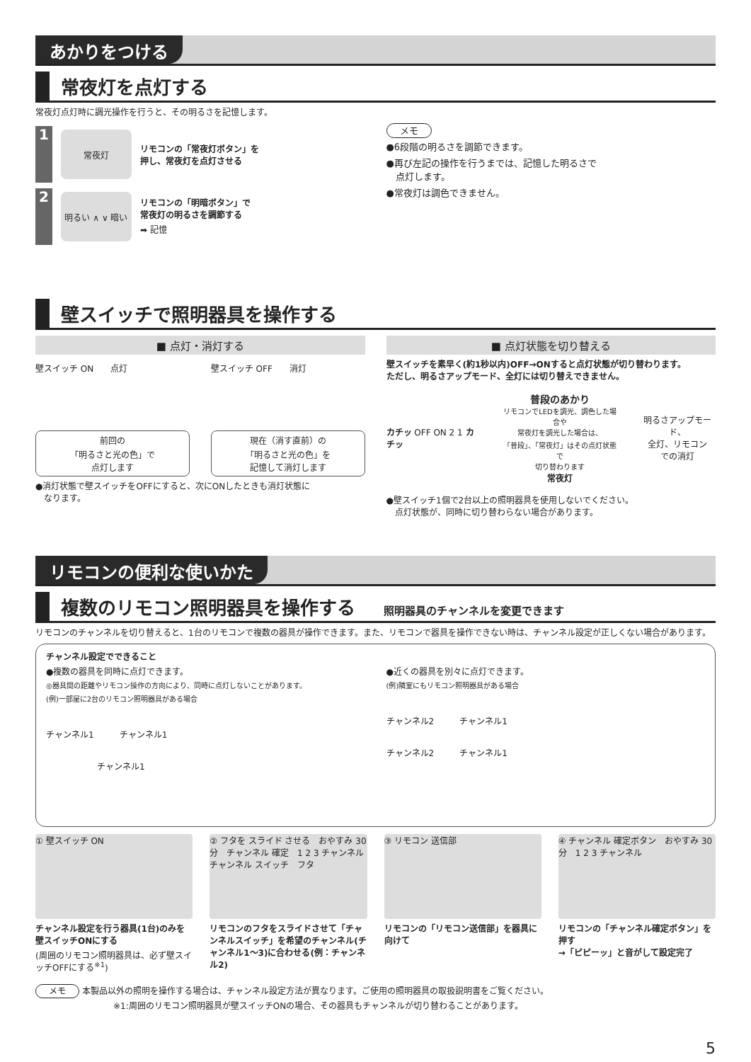あかりをつける
常夜灯を点灯する
常夜灯点灯時に調光操作を行うと、その明るさを記憶します。
1
常夜灯
リモコンの「常夜灯ボタン」を
押し、常夜灯を点灯させる
2
明るい ∧ ∨ 暗い
リモコンの「明暗ボタン」で
常夜灯の明るさを調節する
➡ 記憶
メモ
●6段階の明るさを調節できます。
●再び左記の操作を行うまでは、記憶した明るさで
　点灯します。
●常夜灯は調色できません。
壁スイッチで照明器具を操作する
■ 点灯・消灯する
壁スイッチ ON　　点灯 壁スイッチ OFF　　消灯
前回の
「明るさと光の色」で
点灯します
現在（消す直前）の
「明るさと光の色」を
記憶して消灯します
●消灯状態で壁スイッチをOFFにすると、次にONしたときも消灯状態に
　なります。
■ 点灯状態を切り替える
壁スイッチを素早く(約1秒以内)OFF→ONすると点灯状態が切り替わります。
ただし、明るさアップモード、全灯には切り替えできません。
カチッ OFF ON 2 1 カチッ
普段のあかり
リモコンでLEDを調光、調色した場合や
常夜灯を調光した場合は、
「普段」、「常夜灯」はその点灯状態で
切り替わります
常夜灯
明るさアップモード、
全灯、リモコン
での消灯
●壁スイッチ1個で2台以上の照明器具を使用しないでください。
　点灯状態が、同時に切り替わらない場合があります。
リモコンの便利な使いかた
複数のリモコン照明器具を操作する 照明器具のチャンネルを変更できます
リモコンのチャンネルを切り替えると、1台のリモコンで複数の器具が操作できます。また、リモコンで器具を操作できない時は、チャンネル設定が正しくない場合があります。
チャンネル設定でできること
●複数の器具を同時に点灯できます。
◎器具間の距離やリモコン操作の方向により、同時に点灯しないことがあります。
(例)一部屋に2台のリモコン照明器具がある場合
チャンネル1　　　チャンネル1
　　　　　　チャンネル1
●近くの器具を別々に点灯できます。
(例)隣室にもリモコン照明器具がある場合
チャンネル2　　　チャンネル1
チャンネル2　　　チャンネル1
① 壁スイッチ ON
チャンネル設定を行う器具(1台)のみを壁スイッチONにする
(周囲のリモコン照明器具は、必ず壁スイッチOFFにする<sup>※1</sup>)
② フタを スライド させる　おやすみ 30分　チャンネル 確定　1 2 3 チャンネル　チャンネル スイッチ　フタ
リモコンのフタをスライドさせて「チャンネルスイッチ」を希望のチャンネル(チャンネル1～3)に合わせる(例：チャンネル2)
③ リモコン 送信部
リモコンの「リモコン送信部」を器具に向けて
④ チャンネル 確定ボタン　おやすみ 30分　1 2 3 チャンネル
リモコンの「チャンネル確定ボタン」を押す
→「ピピーッ」と音がして設定完了
メモ 本製品以外の照明を操作する場合は、チャンネル設定方法が異なります。ご使用の照明器具の取扱説明書をご覧ください。
※1:周囲のリモコン照明器具が壁スイッチONの場合、その器具もチャンネルが切り替わることがあります。
5